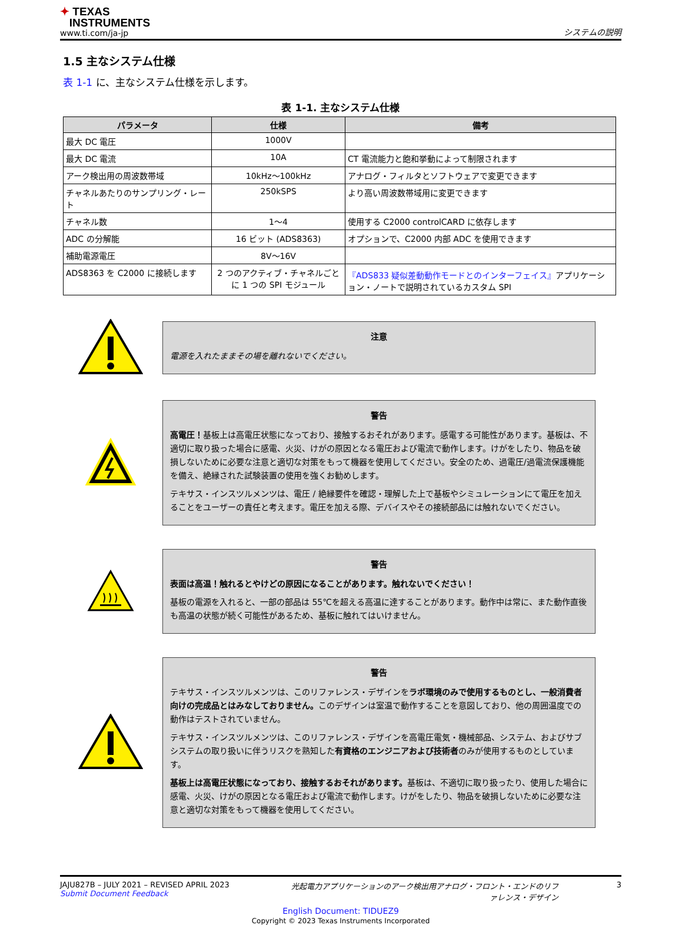✦ TEXAS
INSTRUMENTS
www.ti.com/ja-jp
システムの説明
1.5 主なシステム仕様
表 1-1 に、主なシステム仕様を示します。
表 1-1. 主なシステム仕様
| パラメータ | 仕様 | 備考 |
| --- | --- | --- |
| 最大 DC 電圧 | 1000V | |
| 最大 DC 電流 | 10A | CT 電流能力と飽和挙動によって制限されます |
| アーク検出用の周波数帯域 | 10kHz～100kHz | アナログ・フィルタとソフトウェアで変更できます |
| チャネルあたりのサンプリング・レート | 250kSPS | より高い周波数帯域用に変更できます |
| チャネル数 | 1～4 | 使用する C2000 controlCARD に依存します |
| ADC の分解能 | 16 ビット (ADS8363) | オプションで、C2000 内部 ADC を使用できます |
| 補助電源電圧 | 8V～16V | |
| ADS8363 を C2000 に接続します | 2 つのアクティブ・チャネルごとに 1 つの SPI モジュール | 『ADS833 疑似差動動作モードとのインターフェイス』 アプリケーション・ノートで説明されているカスタム SPI |
注意
電源を入れたままその場を離れないでください。
警告
高電圧！基板上は高電圧状態になっており、接触するおそれがあります。感電する可能性があります。基板は、不適切に取り扱った場合に感電、火災、けがの原因となる電圧および電流で動作します。けがをしたり、物品を破損しないために必要な注意と適切な対策をもって機器を使用してください。安全のため、過電圧/過電流保護機能を備え、絶縁された試験装置の使用を強くお勧めします。
テキサス・インスツルメンツは、電圧 / 絶縁要件を確認・理解した上で基板やシミュレーションにて電圧を加えることをユーザーの責任と考えます。電圧を加える際、デバイスやその接続部品には触れないでください。
警告
表面は高温！触れるとやけどの原因になることがあります。触れないでください！
基板の電源を入れると、一部の部品は 55℃を超える高温に達することがあります。動作中は常に、また動作直後も高温の状態が続く可能性があるため、基板に触れてはいけません。
警告
テキサス・インスツルメンツは、このリファレンス・デザインをラボ環境のみで使用するものとし、一般消費者向けの完成品とはみなしておりません。このデザインは室温で動作することを意図しており、他の周囲温度での動作はテストされていません。
テキサス・インスツルメンツは、このリファレンス・デザインを高電圧電気・機械部品、システム、およびサブシステムの取り扱いに伴うリスクを熟知した有資格のエンジニアおよび技術者のみが使用するものとしています。
基板上は高電圧状態になっており、接触するおそれがあります。基板は、不適切に取り扱ったり、使用した場合に感電、火災、けがの原因となる電圧および電流で動作します。けがをしたり、物品を破損しないために必要な注意と適切な対策をもって機器を使用してください。
JAJU827B – JULY 2021 – REVISED APRIL 2023
Submit Document Feedback
光起電力アプリケーションのアーク検出用アナログ・フロント・エンドのリファレンス・デザイン
3
English Document: TIDUEZ9
Copyright © 2023 Texas Instruments Incorporated